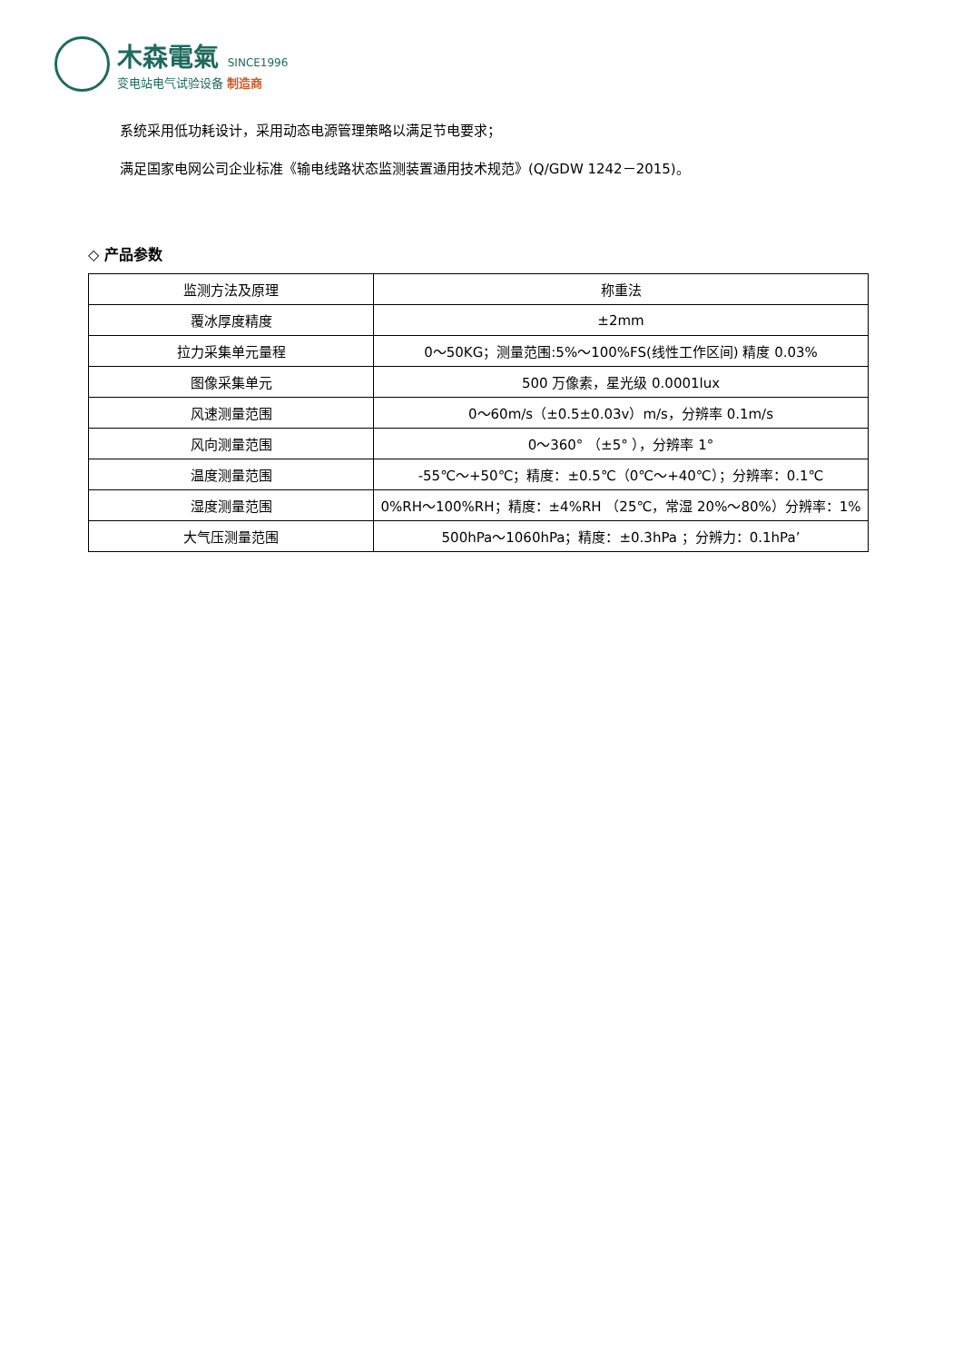木森電氣 SINCE1996
变电站电气试验设备 制造商
系统采用低功耗设计，采用动态电源管理策略以满足节电要求；
满足国家电网公司企业标准《输电线路状态监测装置通用技术规范》(Q/GDW 1242－2015)。
◇ 产品参数
| 监测方法及原理 | 称重法 |
| 覆冰厚度精度 | ±2mm |
| 拉力采集单元量程 | 0～50KG；测量范围:5%～100%FS(线性工作区间) 精度 0.03% |
| 图像采集单元 | 500 万像素，星光级 0.0001lux |
| 风速测量范围 | 0～60m/s（±0.5±0.03v）m/s，分辨率 0.1m/s |
| 风向测量范围 | 0～360° （±5° ），分辨率 1° |
| 温度测量范围 | -55℃～+50℃；精度：±0.5℃（0℃～+40℃）；分辨率：0.1℃ |
| 湿度测量范围 | 0%RH～100%RH；精度：±4%RH （25℃，常湿 20%～80%）分辨率：1% |
| 大气压测量范围 | 500hPa～1060hPa；精度：±0.3hPa ；分辨力：0.1hPa’ |